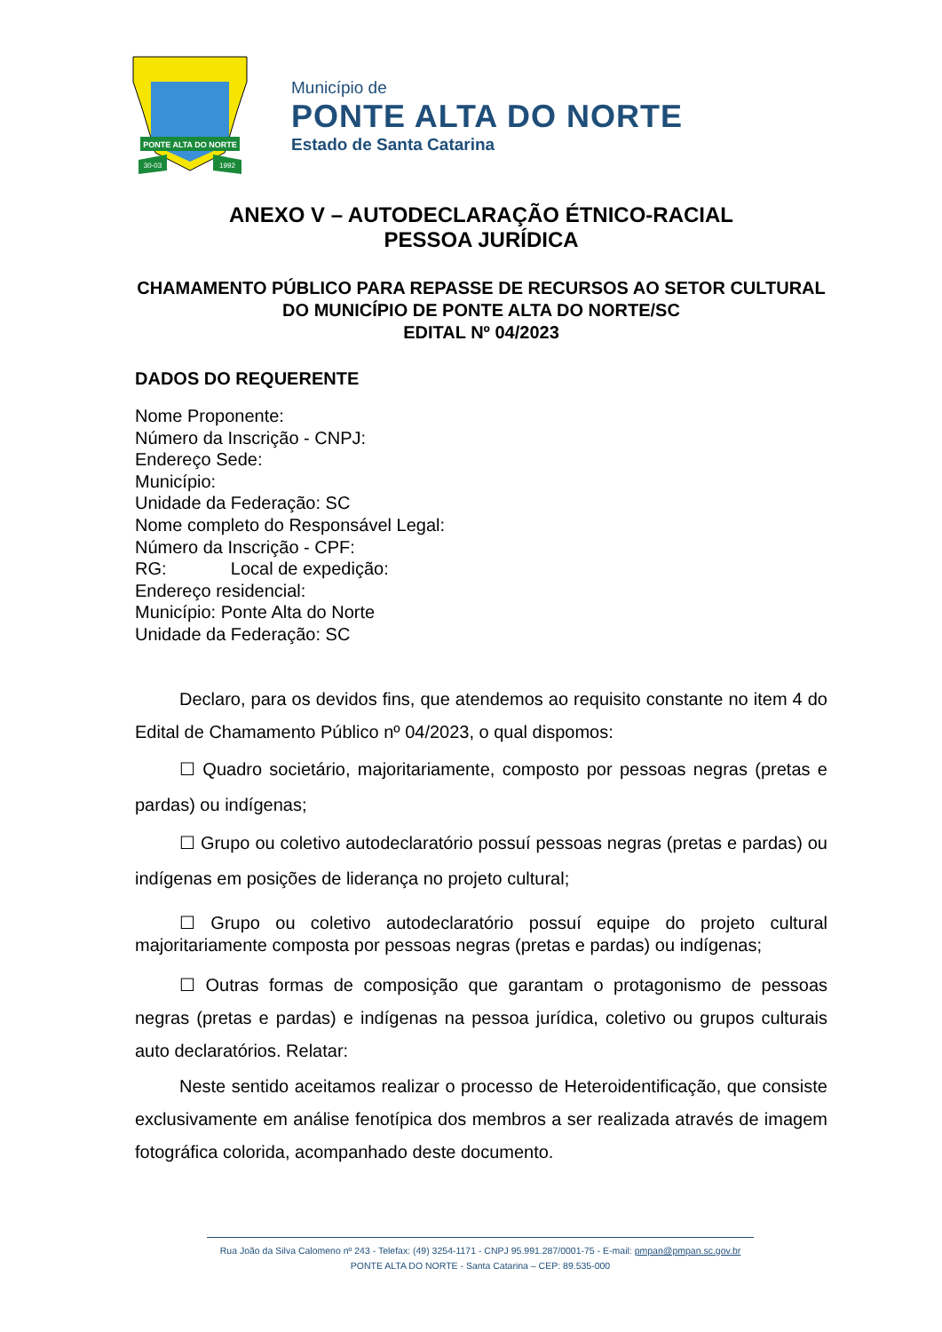PONTE ALTA DO NORTE
30-03
1992
Município de
PONTE ALTA DO NORTE
Estado de Santa Catarina
ANEXO V – AUTODECLARAÇÃO ÉTNICO-RACIAL
PESSOA JURÍDICA
CHAMAMENTO PÚBLICO PARA REPASSE DE RECURSOS AO SETOR CULTURAL DO MUNICÍPIO DE PONTE ALTA DO NORTE/SC
EDITAL Nº 04/2023
DADOS DO REQUERENTE
Nome Proponente:
Número da Inscrição - CNPJ:
Endereço Sede:
Município:
Unidade da Federação: SC
Nome completo do Responsável Legal:
Número da Inscrição - CPF:
RG: Local de expedição:
Endereço residencial:
Município: Ponte Alta do Norte
Unidade da Federação: SC
Declaro, para os devidos fins, que atendemos ao requisito constante no item 4 do Edital de Chamamento Público nº 04/2023, o qual dispomos:
☐ Quadro societário, majoritariamente, composto por pessoas negras (pretas e pardas) ou indígenas;
☐ Grupo ou coletivo autodeclaratório possuí pessoas negras (pretas e pardas) ou indígenas em posições de liderança no projeto cultural;
☐ Grupo ou coletivo autodeclaratório possuí equipe do projeto cultural majoritariamente composta por pessoas negras (pretas e pardas) ou indígenas;
☐ Outras formas de composição que garantam o protagonismo de pessoas negras (pretas e pardas) e indígenas na pessoa jurídica, coletivo ou grupos culturais auto declaratórios. Relatar:
Neste sentido aceitamos realizar o processo de Heteroidentificação, que consiste exclusivamente em análise fenotípica dos membros a ser realizada através de imagem fotográfica colorida, acompanhado deste documento.
Rua João da Silva Calomeno nº 243 - Telefax: (49) 3254-1171 - CNPJ 95.991.287/0001-75 - E-mail: pmpan@pmpan.sc.gov.br
PONTE ALTA DO NORTE - Santa Catarina – CEP: 89.535-000